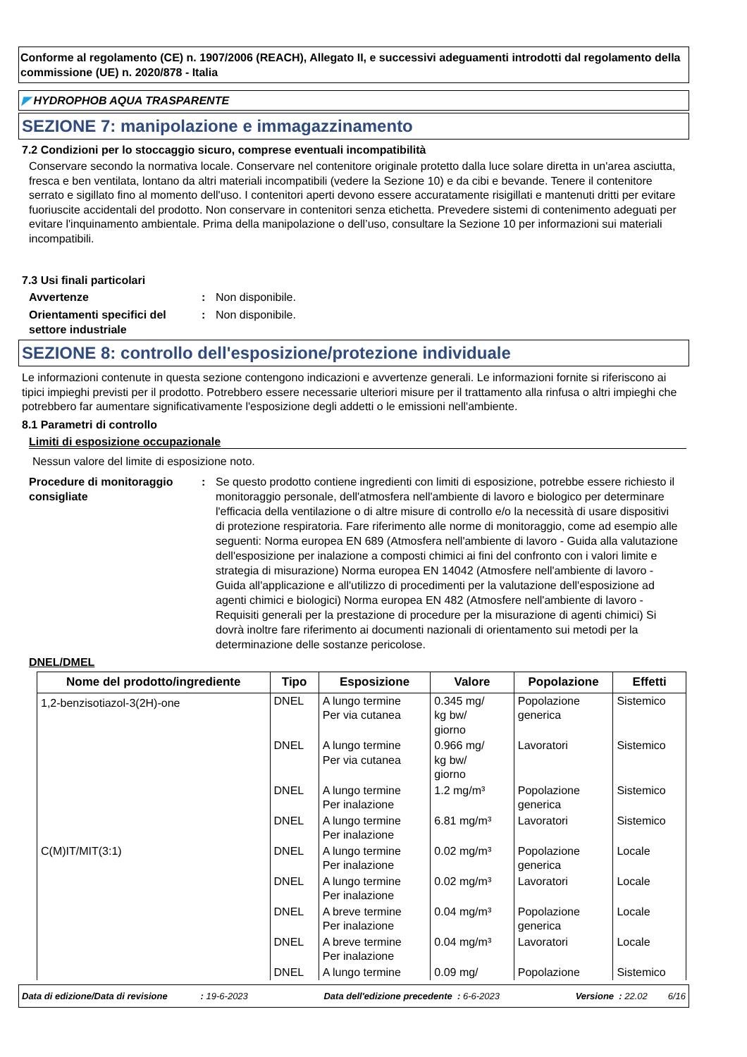Conforme al regolamento (CE) n. 1907/2006 (REACH), Allegato II, e successivi adeguamenti introdotti dal regolamento della commissione (UE) n. 2020/878 - Italia
◤ HYDROPHOB AQUA TRASPARENTE
SEZIONE 7: manipolazione e immagazzinamento
7.2 Condizioni per lo stoccaggio sicuro, comprese eventuali incompatibilità
Conservare secondo la normativa locale. Conservare nel contenitore originale protetto dalla luce solare diretta in un'area asciutta, fresca e ben ventilata, lontano da altri materiali incompatibili (vedere la Sezione 10) e da cibi e bevande. Tenere il contenitore serrato e sigillato fino al momento dell'uso. I contenitori aperti devono essere accuratamente risigillati e mantenuti dritti per evitare fuoriuscite accidentali del prodotto. Non conservare in contenitori senza etichetta. Prevedere sistemi di contenimento adeguati per evitare l'inquinamento ambientale. Prima della manipolazione o dell’uso, consultare la Sezione 10 per informazioni sui materiali incompatibili.
7.3 Usi finali particolari
Avvertenze : Non disponibile.
Orientamenti specifici del settore industriale
: Non disponibile.
SEZIONE 8: controllo dell'esposizione/protezione individuale
Le informazioni contenute in questa sezione contengono indicazioni e avvertenze generali. Le informazioni fornite si riferiscono ai tipici impieghi previsti per il prodotto. Potrebbero essere necessarie ulteriori misure per il trattamento alla rinfusa o altri impieghi che potrebbero far aumentare significativamente l'esposizione degli addetti o le emissioni nell'ambiente.
8.1 Parametri di controllo
Limiti di esposizione occupazionale
Nessun valore del limite di esposizione noto.
Procedure di monitoraggio consigliate
: Se questo prodotto contiene ingredienti con limiti di esposizione, potrebbe essere richiesto il monitoraggio personale, dell'atmosfera nell'ambiente di lavoro e biologico per determinare l'efficacia della ventilazione o di altre misure di controllo e/o la necessità di usare dispositivi di protezione respiratoria. Fare riferimento alle norme di monitoraggio, come ad esempio alle seguenti: Norma europea EN 689 (Atmosfera nell'ambiente di lavoro - Guida alla valutazione dell'esposizione per inalazione a composti chimici ai fini del confronto con i valori limite e strategia di misurazione) Norma europea EN 14042 (Atmosfere nell'ambiente di lavoro - Guida all'applicazione e all'utilizzo di procedimenti per la valutazione dell'esposizione ad agenti chimici e biologici) Norma europea EN 482 (Atmosfere nell'ambiente di lavoro - Requisiti generali per la prestazione di procedure per la misurazione di agenti chimici) Si dovrà inoltre fare riferimento ai documenti nazionali di orientamento sui metodi per la determinazione delle sostanze pericolose.
DNEL/DMEL
| Nome del prodotto/ingrediente | Tipo | Esposizione | Valore | Popolazione | Effetti |
| --- | --- | --- | --- | --- | --- |
| 1,2-benzisotiazol-3(2H)-one | DNEL | A lungo termine Per via cutanea | 0.345 mg/ kg bw/ giorno | Popolazione generica | Sistemico |
| | DNEL | A lungo termine Per via cutanea | 0.966 mg/ kg bw/ giorno | Lavoratori | Sistemico |
| | DNEL | A lungo termine Per inalazione | 1.2 mg/m³ | Popolazione generica | Sistemico |
| | DNEL | A lungo termine Per inalazione | 6.81 mg/m³ | Lavoratori | Sistemico |
| C(M)IT/MIT(3:1) | DNEL | A lungo termine Per inalazione | 0.02 mg/m³ | Popolazione generica | Locale |
| | DNEL | A lungo termine Per inalazione | 0.02 mg/m³ | Lavoratori | Locale |
| | DNEL | A breve termine Per inalazione | 0.04 mg/m³ | Popolazione generica | Locale |
| | DNEL | A breve termine Per inalazione | 0.04 mg/m³ | Lavoratori | Locale |
| | DNEL | A lungo termine | 0.09 mg/ | Popolazione | Sistemico |
Data di edizione/Data di revisione : 19-6-2023 Data dell'edizione precedente : 6-6-2023 Versione : 22.02 6/16